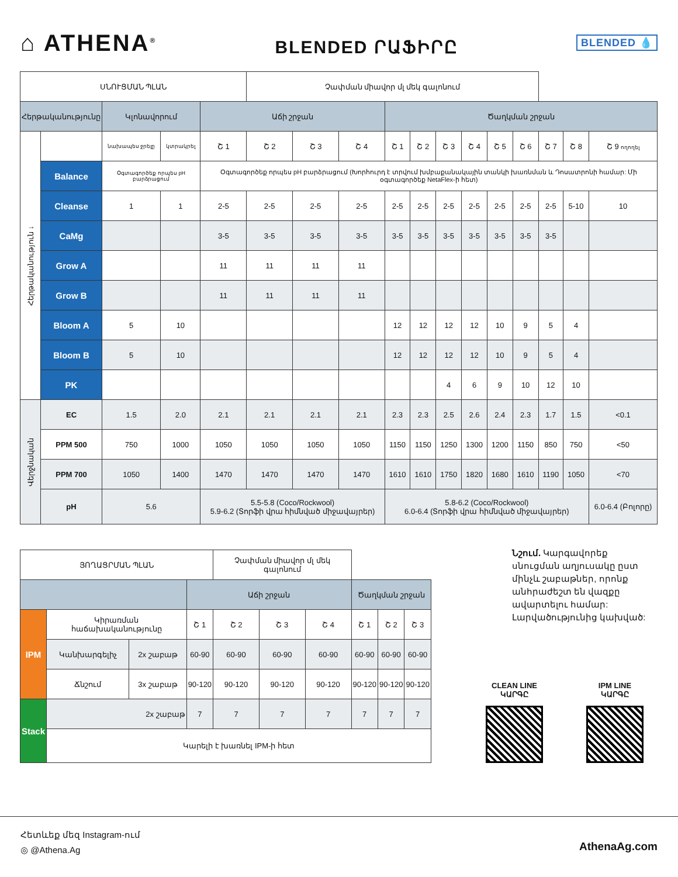⌂ ATHENA<sup>®</sup>
BLENDED ՐԱՖԻՐԸ
BLENDED 💧
| ՍՆՈՒՑՄԱՆ ՊԼԱՆ | | | | | Չափման միավոր մլ մեկ գալոնում | | | | | | | | | | | |
| --- | --- | --- | --- | --- | --- | --- | --- | --- | --- | --- | --- | --- | --- | --- | --- | --- |
| Հերթականությունը | | Կլոնավորում | | Աճի շրջան | | | | Ծաղկման շրջան | | | | | | | | |
| Հերթականություն ↓ | | նախապես ջրելը | կտրակրել | Շ 1 | Շ 2 | Շ 3 | Շ 4 | Շ 1 | Շ 2 | Շ 3 | Շ 4 | Շ 5 | Շ 6 | Շ 7 | Շ 8 | Շ 9 ողողել |
| | Balance | Օգտագործեք որպես pH բարձրացում | | Օգտագործեք որպես pH բարձրացում (Խորհուրդ է տրվում խմբաքանակային տանկի խառնման և Դոսատրոնի համար: Մի օգտագործեք NetaFlex-ի հետ) | | | | | | | | | | | | |
| | Cleanse | 1 | 1 | 2-5 | 2-5 | 2-5 | 2-5 | 2-5 | 2-5 | 2-5 | 2-5 | 2-5 | 2-5 | 2-5 | 5-10 | 10 |
| | CaMg | | | 3-5 | 3-5 | 3-5 | 3-5 | 3-5 | 3-5 | 3-5 | 3-5 | 3-5 | 3-5 | 3-5 | | |
| | Grow A | | | 11 | 11 | 11 | 11 | | | | | | | | | |
| | Grow B | | | 11 | 11 | 11 | 11 | | | | | | | | | |
| | Bloom A | 5 | 10 | | | | | 12 | 12 | 12 | 12 | 10 | 9 | 5 | 4 | |
| | Bloom B | 5 | 10 | | | | | 12 | 12 | 12 | 12 | 10 | 9 | 5 | 4 | |
| | PK | | | | | | | | | 4 | 6 | 9 | 10 | 12 | 10 | |
| Վերջնական | EC | 1.5 | 2.0 | 2.1 | 2.1 | 2.1 | 2.1 | 2.3 | 2.3 | 2.5 | 2.6 | 2.4 | 2.3 | 1.7 | 1.5 | <0.1 |
| | PPM 500 | 750 | 1000 | 1050 | 1050 | 1050 | 1050 | 1150 | 1150 | 1250 | 1300 | 1200 | 1150 | 850 | 750 | <50 |
| | PPM 700 | 1050 | 1400 | 1470 | 1470 | 1470 | 1470 | 1610 | 1610 | 1750 | 1820 | 1680 | 1610 | 1190 | 1050 | <70 |
| | pH | 5.6 | | 5.5-5.8 (Coco/Rockwool) 5.9-6.2 (Տորֆի վրա հիմնված միջավայրեր) | | | | 5.8-6.2 (Coco/Rockwool) 6.0-6.4 (Տորֆի վրա հիմնված միջավայրեր) | | | | | | | | 6.0-6.4 (Բոլորը) |
| ՅՈՂԱՑՐՄԱՆ ՊԼԱՆ | | | | Չափման միավոր մլ մեկ գալոնում | | | | | |
| --- | --- | --- | --- | --- | --- | --- | --- | --- | --- |
| | | | Աճի շրջան | | | | Ծաղկման շրջան | | |
| IPM | Կիրառման հաճախականությունը | | Շ 1 | Շ 2 | Շ 3 | Շ 4 | Շ 1 | Շ 2 | Շ 3 |
| | Կանխարգելիչ | 2x շաբաթ | 60-90 | 60-90 | 60-90 | 60-90 | 60-90 | 60-90 | 60-90 |
| | Ճնշում | 3x շաբաթ | 90-120 | 90-120 | 90-120 | 90-120 | 90-120 | 90-120 | 90-120 |
| Stack | 2x շաբաթ | | 7 | 7 | 7 | 7 | 7 | 7 | 7 |
| | Կարելի է խառնել IPM-ի հետ | | | | | | | | |
Նշում. Կարգավորեք սնուցման աղյուսակը ըստ մինչև շաբաթներ, որոնք անհրաժեշտ են վազքը ավարտելու համար: Լարվածությունից կախված:
CLEAN LINE
ԿԱՐԳԸ
IPM LINE
ԿԱՐԳԸ
Հետևեք մեզ Instagram-ում
◎ @Athena.Ag AthenaAg.com